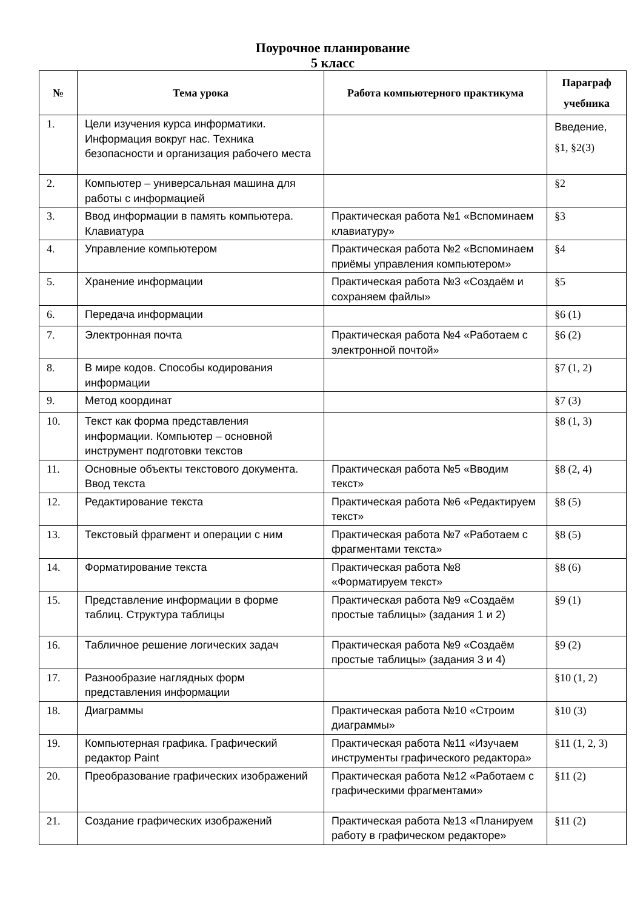Поурочное планирование
5 класс
| № | Тема урока | Работа компьютерного практикума | Параграф учебника |
| --- | --- | --- | --- |
| 1. | Цели изучения курса информатики. Информация вокруг нас. Техника безопасности и организация рабочего места | | Введение, §1, §2(3) |
| 2. | Компьютер – универсальная машина для работы с информацией | | §2 |
| 3. | Ввод информации в память компьютера. Клавиатура | Практическая работа №1 «Вспоминаем клавиатуру» | §3 |
| 4. | Управление компьютером | Практическая работа №2 «Вспоминаем приёмы управления компьютером» | §4 |
| 5. | Хранение информации | Практическая работа №3 «Создаём и сохраняем файлы» | §5 |
| 6. | Передача информации | | §6 (1) |
| 7. | Электронная почта | Практическая работа №4 «Работаем с электронной почтой» | §6 (2) |
| 8. | В мире кодов. Способы кодирования информации | | §7 (1, 2) |
| 9. | Метод координат | | §7 (3) |
| 10. | Текст как форма представления информации. Компьютер – основной инструмент подготовки текстов | | §8 (1, 3) |
| 11. | Основные объекты текстового документа. Ввод текста | Практическая работа №5 «Вводим текст» | §8 (2, 4) |
| 12. | Редактирование текста | Практическая работа №6 «Редактируем текст» | §8 (5) |
| 13. | Текстовый фрагмент и операции с ним | Практическая работа №7 «Работаем с фрагментами текста» | §8 (5) |
| 14. | Форматирование текста | Практическая работа №8 «Форматируем текст» | §8 (6) |
| 15. | Представление информации в форме таблиц. Структура таблицы | Практическая работа №9 «Создаём простые таблицы» (задания 1 и 2) | §9 (1) |
| 16. | Табличное решение логических задач | Практическая работа №9 «Создаём простые таблицы» (задания 3 и 4) | §9 (2) |
| 17. | Разнообразие наглядных форм представления информации | | §10 (1, 2) |
| 18. | Диаграммы | Практическая работа №10 «Строим диаграммы» | §10 (3) |
| 19. | Компьютерная графика. Графический редактор Paint | Практическая работа №11 «Изучаем инструменты графического редактора» | §11 (1, 2, 3) |
| 20. | Преобразование графических изображений | Практическая работа №12 «Работаем с графическими фрагментами» | §11 (2) |
| 21. | Создание графических изображений | Практическая работа №13 «Планируем работу в графическом редакторе» | §11 (2) |